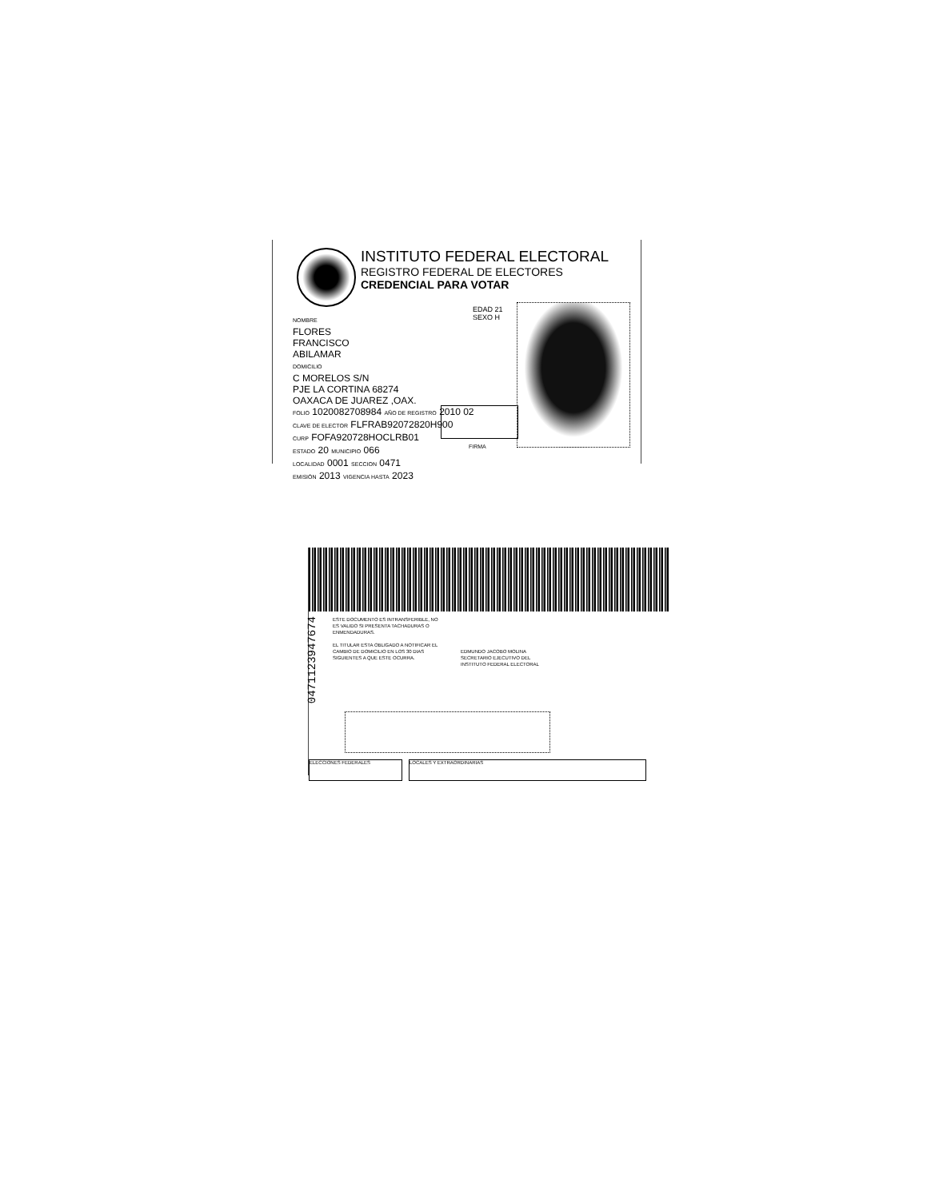INSTITUTO FEDERAL ELECTORAL
REGISTRO FEDERAL DE ELECTORES
CREDENCIAL PARA VOTAR
NOMBRE
FLORES
FRANCISCO
ABILAMAR
DOMICILIO
C MORELOS S/N
PJE LA CORTINA 68274
OAXACA DE JUAREZ ,OAX.
FOLIO 1020082708984 AÑO DE REGISTRO 2010 02
CLAVE DE ELECTOR FLFRAB92072820H900
CURP FOFA920728HOCLRB01
ESTADO 20 MUNICIPIO 066
LOCALIDAD 0001 SECCION 0471
EMISIÓN 2013 VIGENCIA HASTA 2023
EDAD 21
SEXO H
FIRMA
0471123947674
ESTE DOCUMENTO ES INTRANSFERIBLE, NO ES VALIDO SI PRESENTA TACHADURAS O ENMENDADURAS.
EL TITULAR ESTA OBLIGADO A NOTIFICAR EL CAMBIO DE DOMICILIO EN LOS 30 DIAS SIGUIENTES A QUE ESTE OCURRA.
EDMUNDO JACOBO MOLINA
SECRETARIO EJECUTIVO DEL
INSTITUTO FEDERAL ELECTORAL
ELECCIONES FEDERALES LOCALES Y EXTRAORDINARIAS